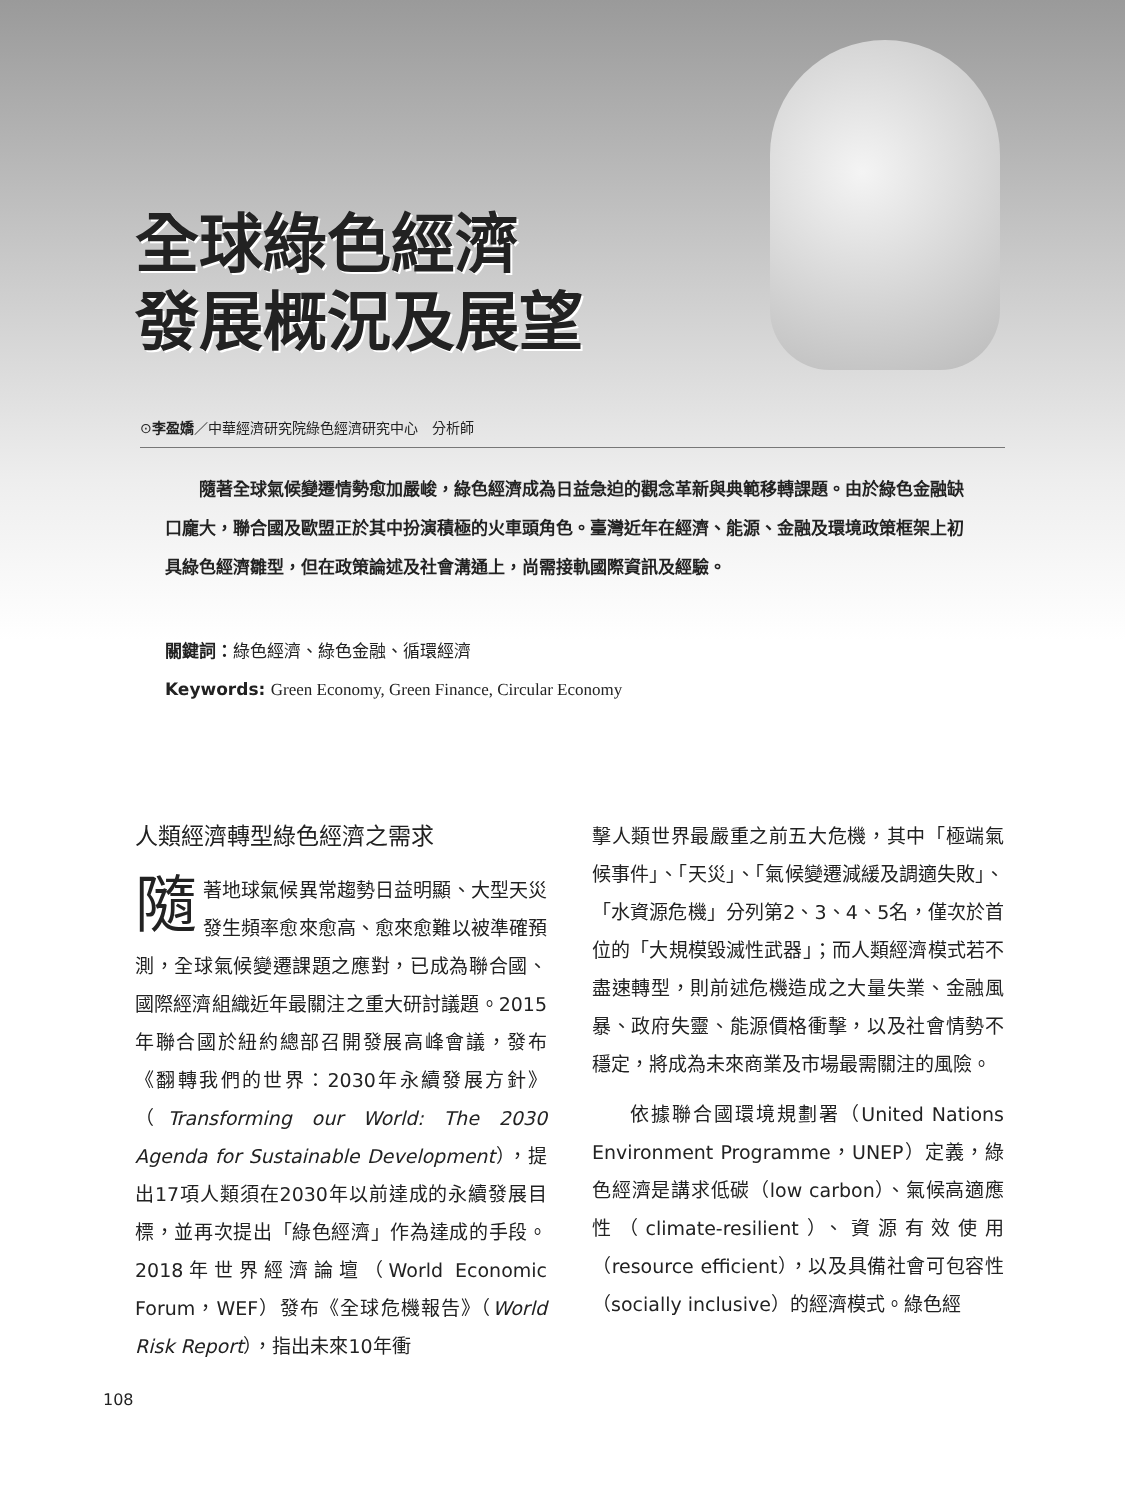全球綠色經濟
發展概況及展望
⊙李盈嬌／中華經濟研究院綠色經濟研究中心　分析師
隨著全球氣候變遷情勢愈加嚴峻，綠色經濟成為日益急迫的觀念革新與典範移轉課題。由於綠色金融缺口龐大，聯合國及歐盟正於其中扮演積極的火車頭角色。臺灣近年在經濟、能源、金融及環境政策框架上初具綠色經濟雛型，但在政策論述及社會溝通上，尚需接軌國際資訊及經驗。
關鍵詞：綠色經濟、綠色金融、循環經濟
Keywords: Green Economy, Green Finance, Circular Economy
人類經濟轉型綠色經濟之需求
隨著地球氣候異常趨勢日益明顯、大型天災發生頻率愈來愈高、愈來愈難以被準確預測，全球氣候變遷課題之應對，已成為聯合國、國際經濟組織近年最關注之重大研討議題。2015年聯合國於紐約總部召開發展高峰會議，發布《翻轉我們的世界：2030年永續發展方針》（Transforming our World: The 2030 Agenda for Sustainable Development），提出17項人類須在2030年以前達成的永續發展目標，並再次提出「綠色經濟」作為達成的手段。2018年世界經濟論壇（World Economic Forum，WEF）發布《全球危機報告》（World Risk Report），指出未來10年衝
擊人類世界最嚴重之前五大危機，其中「極端氣候事件」、「天災」、「氣候變遷減緩及調適失敗」、「水資源危機」分列第2、3、4、5名，僅次於首位的「大規模毀滅性武器」；而人類經濟模式若不盡速轉型，則前述危機造成之大量失業、金融風暴、政府失靈、能源價格衝擊，以及社會情勢不穩定，將成為未來商業及市場最需關注的風險。
依據聯合國環境規劃署（United Nations Environment Programme，UNEP）定義，綠色經濟是講求低碳（low carbon）、氣候高適應性（climate-resilient）、資源有效使用（resource efficient），以及具備社會可包容性（socially inclusive）的經濟模式。綠色經
108